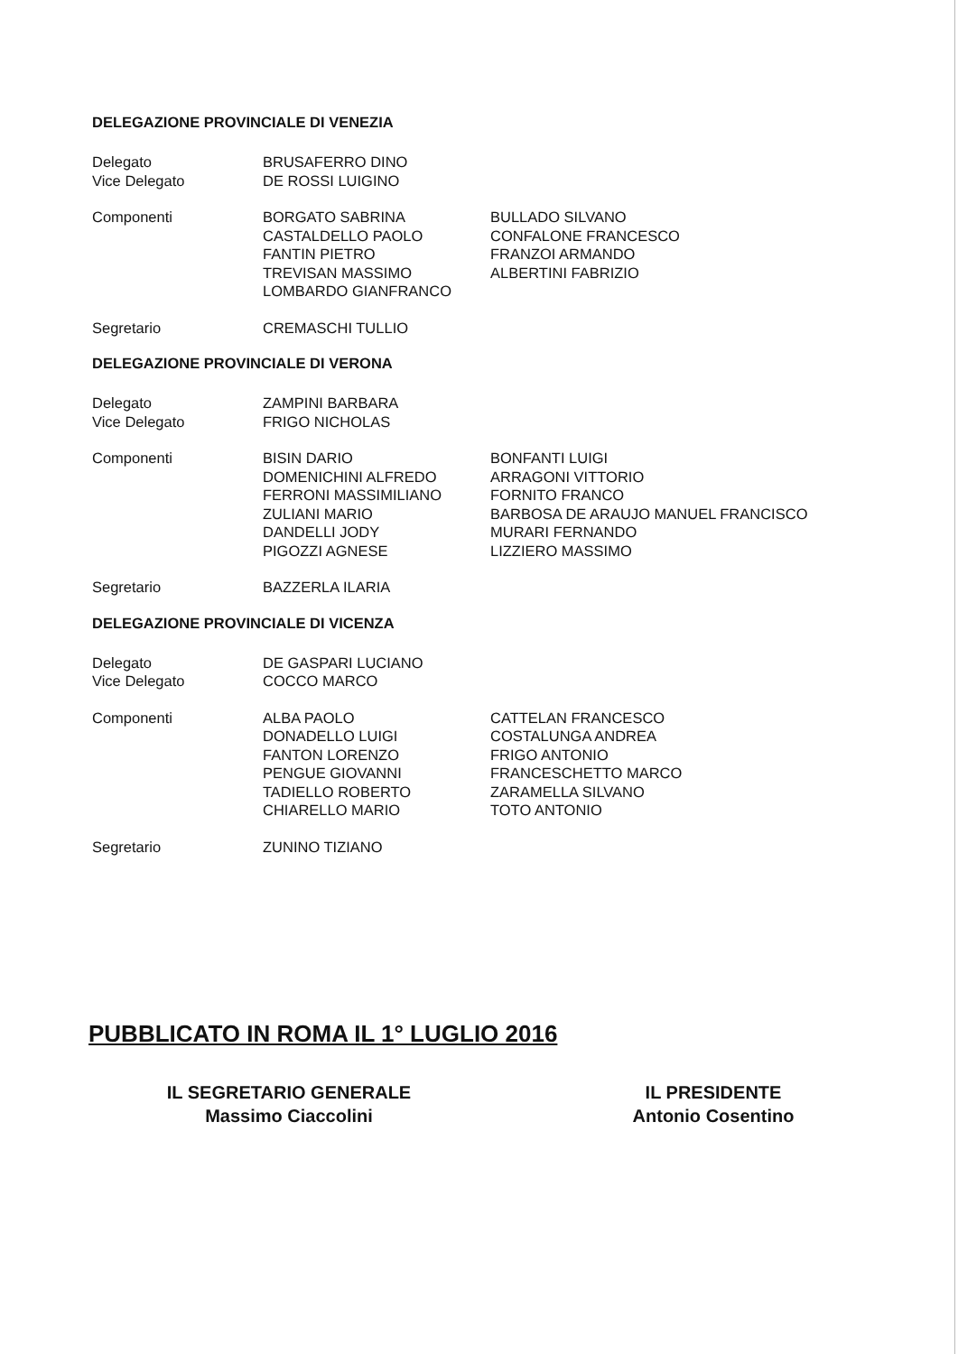DELEGAZIONE PROVINCIALE DI VENEZIA
| Delegato | BRUSAFERRO DINO | |
| Vice Delegato | DE ROSSI LUIGINO | |
| Componenti | BORGATO SABRINA CASTALDELLO PAOLO FANTIN PIETRO TREVISAN MASSIMO LOMBARDO GIANFRANCO | BULLADO SILVANO CONFALONE FRANCESCO FRANZOI ARMANDO ALBERTINI FABRIZIO |
| Segretario | CREMASCHI TULLIO | |
DELEGAZIONE PROVINCIALE DI VERONA
| Delegato | ZAMPINI BARBARA | |
| Vice Delegato | FRIGO NICHOLAS | |
| Componenti | BISIN DARIO DOMENICHINI ALFREDO FERRONI MASSIMILIANO ZULIANI MARIO DANDELLI JODY PIGOZZI AGNESE | BONFANTI LUIGI ARRAGONI VITTORIO FORNITO FRANCO BARBOSA DE ARAUJO MANUEL FRANCISCO MURARI FERNANDO LIZZIERO MASSIMO |
| Segretario | BAZZERLA ILARIA | |
DELEGAZIONE PROVINCIALE DI VICENZA
| Delegato | DE GASPARI LUCIANO | |
| Vice Delegato | COCCO MARCO | |
| Componenti | ALBA PAOLO DONADELLO LUIGI FANTON LORENZO PENGUE GIOVANNI TADIELLO ROBERTO CHIARELLO MARIO | CATTELAN FRANCESCO COSTALUNGA ANDREA FRIGO ANTONIO FRANCESCHETTO MARCO ZARAMELLA SILVANO TOTO ANTONIO |
| Segretario | ZUNINO TIZIANO | |
PUBBLICATO IN ROMA IL 1° LUGLIO 2016
IL SEGRETARIO GENERALE
Massimo Ciaccolini
IL PRESIDENTE
Antonio Cosentino